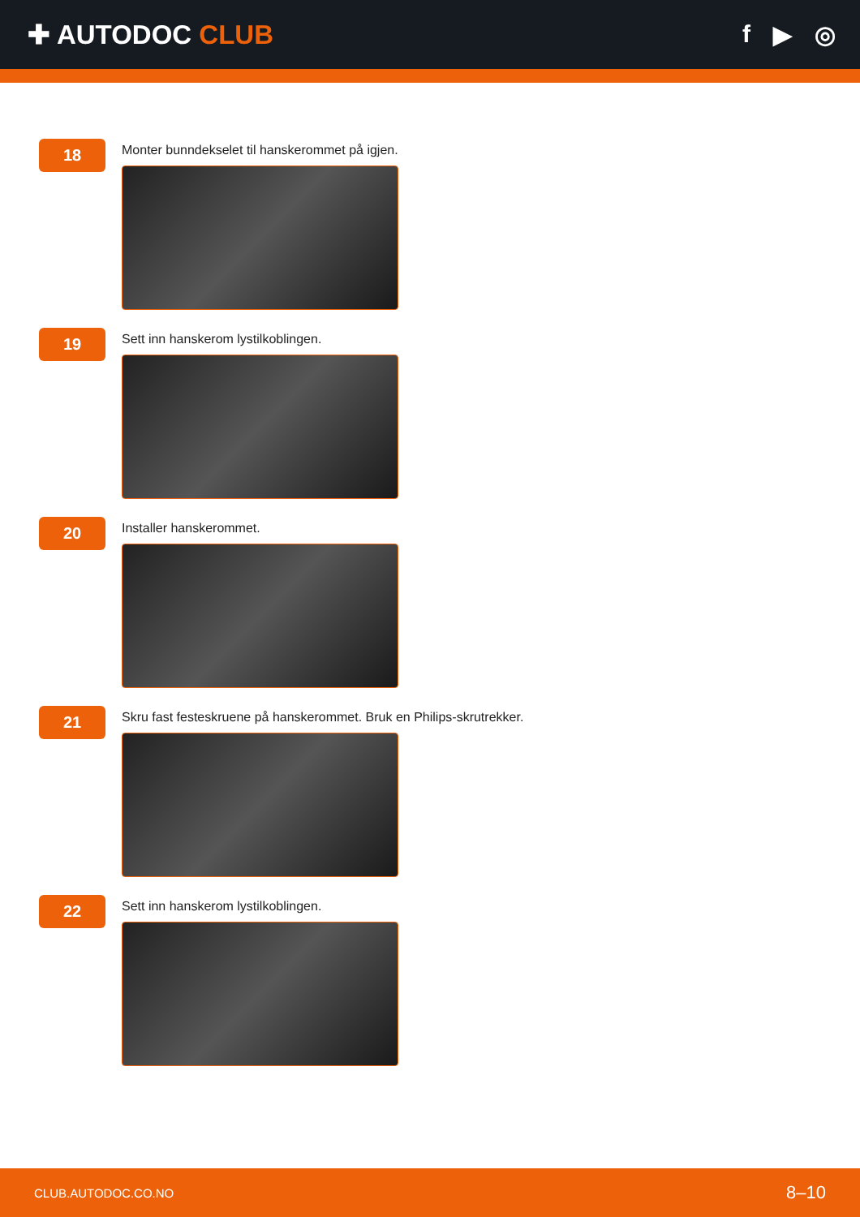✚ AUTODOC CLUB f ▶ ◎
18
Monter bunndekselet til hanskerommet på igjen.
19
Sett inn hanskerom lystilkoblingen.
20
Installer hanskerommet.
21
Skru fast festeskruene på hanskerommet. Bruk en Philips-skrutrekker.
22
Sett inn hanskerom lystilkoblingen.
CLUB.AUTODOC.CO.NO 8–10